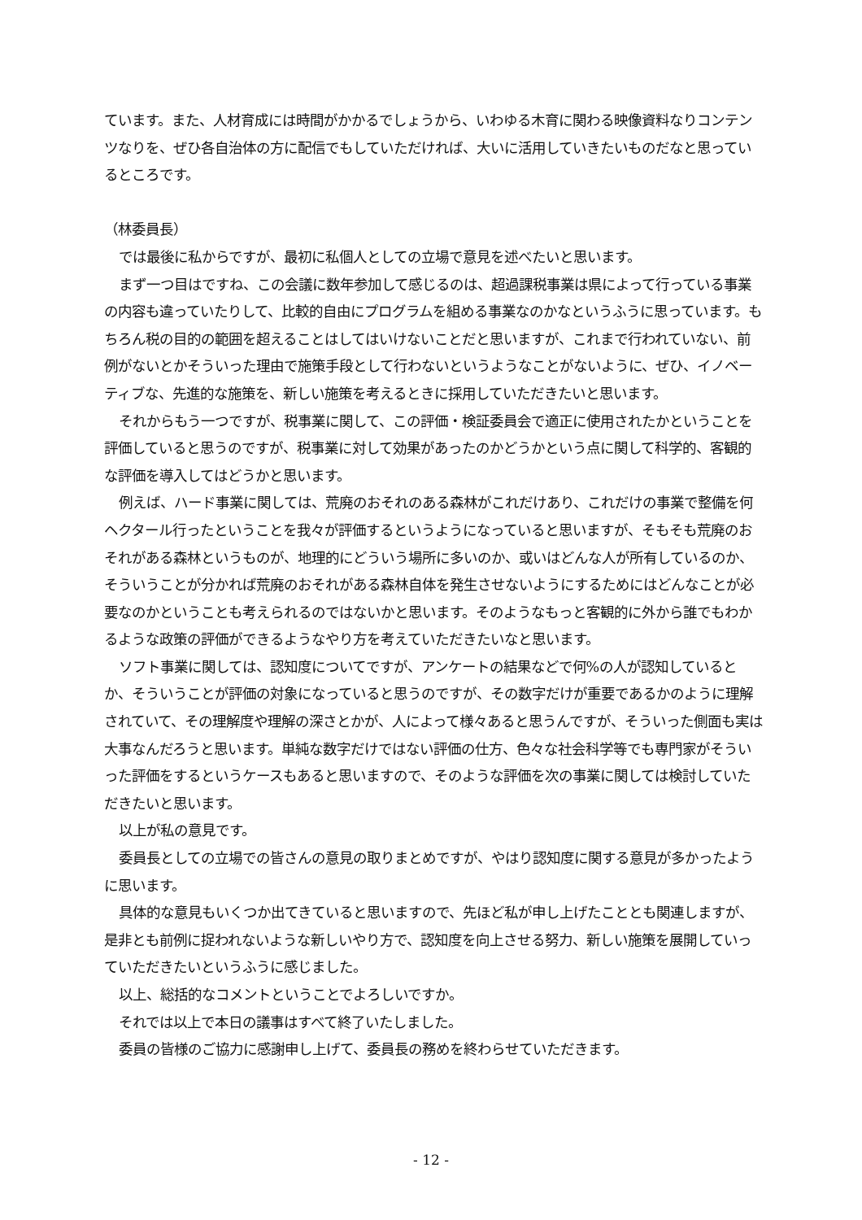ています。また、人材育成には時間がかかるでしょうから、いわゆる木育に関わる映像資料なりコンテンツなりを、ぜひ各自治体の方に配信でもしていただければ、大いに活用していきたいものだなと思っているところです。
（林委員長）
では最後に私からですが、最初に私個人としての立場で意見を述べたいと思います。
まず一つ目はですね、この会議に数年参加して感じるのは、超過課税事業は県によって行っている事業の内容も違っていたりして、比較的自由にプログラムを組める事業なのかなというふうに思っています。もちろん税の目的の範囲を超えることはしてはいけないことだと思いますが、これまで行われていない、前例がないとかそういった理由で施策手段として行わないというようなことがないように、ぜひ、イノベーティブな、先進的な施策を、新しい施策を考えるときに採用していただきたいと思います。
それからもう一つですが、税事業に関して、この評価・検証委員会で適正に使用されたかということを評価していると思うのですが、税事業に対して効果があったのかどうかという点に関して科学的、客観的な評価を導入してはどうかと思います。
例えば、ハード事業に関しては、荒廃のおそれのある森林がこれだけあり、これだけの事業で整備を何ヘクタール行ったということを我々が評価するというようになっていると思いますが、そもそも荒廃のおそれがある森林というものが、地理的にどういう場所に多いのか、或いはどんな人が所有しているのか、そういうことが分かれば荒廃のおそれがある森林自体を発生させないようにするためにはどんなことが必要なのかということも考えられるのではないかと思います。そのようなもっと客観的に外から誰でもわかるような政策の評価ができるようなやり方を考えていただきたいなと思います。
ソフト事業に関しては、認知度についてですが、アンケートの結果などで何%の人が認知しているとか、そういうことが評価の対象になっていると思うのですが、その数字だけが重要であるかのように理解されていて、その理解度や理解の深さとかが、人によって様々あると思うんですが、そういった側面も実は大事なんだろうと思います。単純な数字だけではない評価の仕方、色々な社会科学等でも専門家がそういった評価をするというケースもあると思いますので、そのような評価を次の事業に関しては検討していただきたいと思います。
以上が私の意見です。
委員長としての立場での皆さんの意見の取りまとめですが、やはり認知度に関する意見が多かったように思います。
具体的な意見もいくつか出てきていると思いますので、先ほど私が申し上げたこととも関連しますが、是非とも前例に捉われないような新しいやり方で、認知度を向上させる努力、新しい施策を展開していっていただきたいというふうに感じました。
以上、総括的なコメントということでよろしいですか。
それでは以上で本日の議事はすべて終了いたしました。
委員の皆様のご協力に感謝申し上げて、委員長の務めを終わらせていただきます。
- 12 -